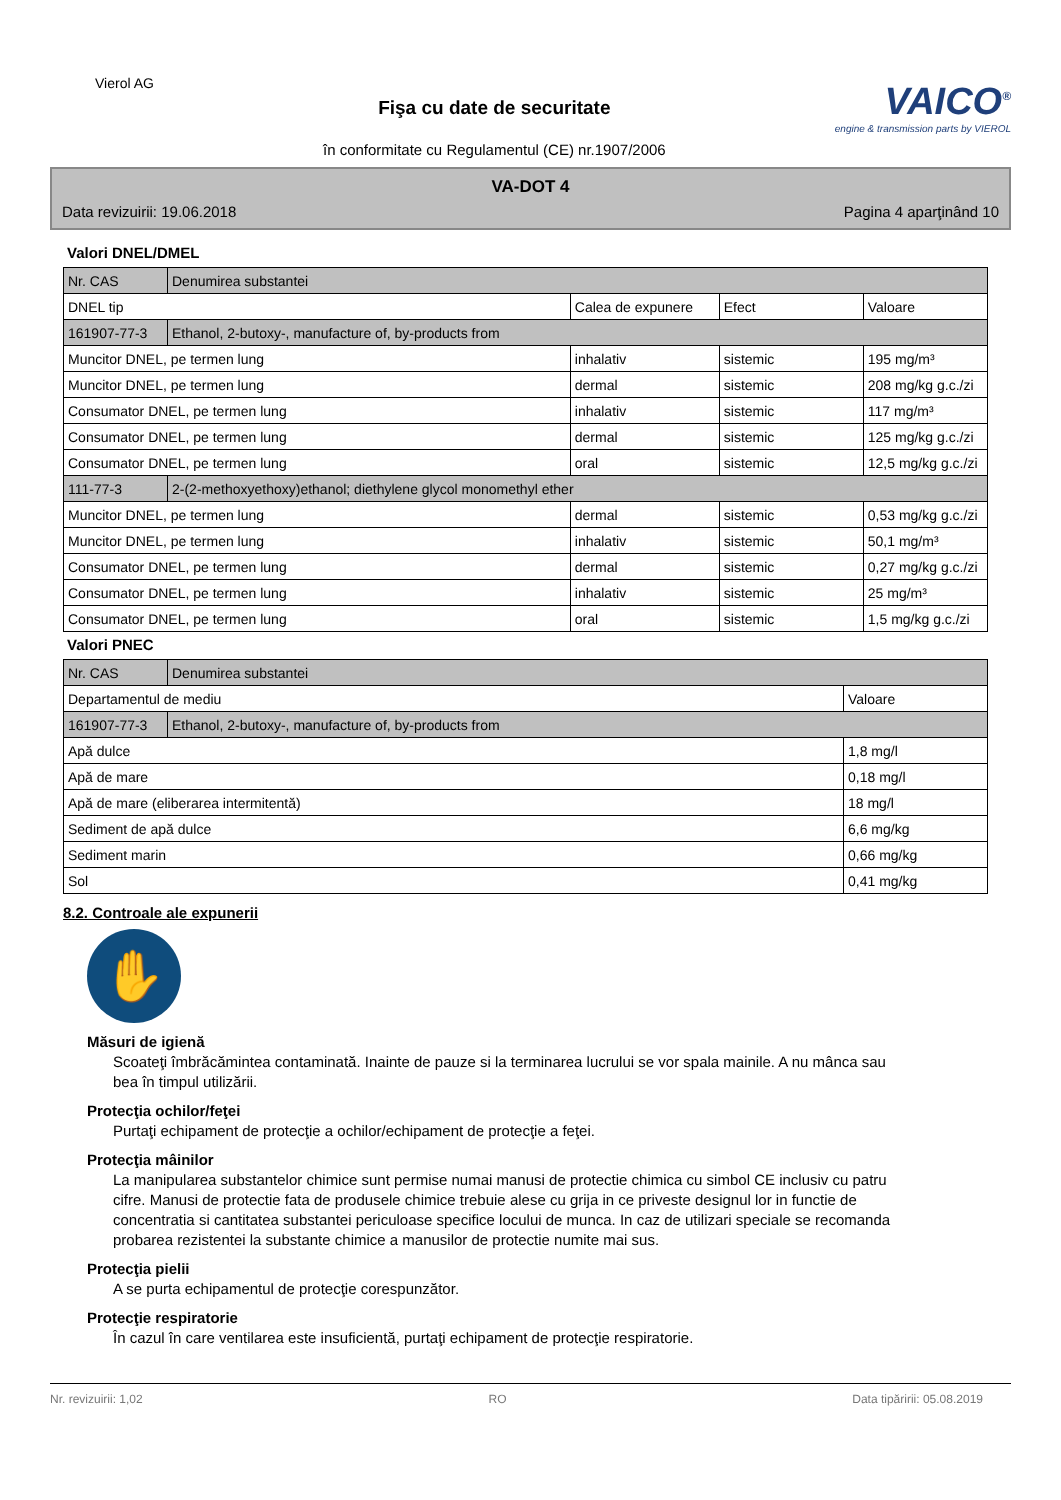Vierol AG
Fişa cu date de securitate
în conformitate cu Regulamentul (CE) nr.1907/2006
VAICO<sup>®</sup>
engine & transmission parts by VIEROL
VA-DOT 4
Data revizuirii: 19.06.2018 Pagina 4 aparţinând 10
Valori DNEL/DMEL
| Nr. CAS | Denumirea substantei | | | |
| DNEL tip | | Calea de expunere | Efect | Valoare |
| 161907-77-3 | Ethanol, 2-butoxy-, manufacture of, by-products from | | | |
| Muncitor DNEL, pe termen lung | | inhalativ | sistemic | 195 mg/m³ |
| Muncitor DNEL, pe termen lung | | dermal | sistemic | 208 mg/kg g.c./zi |
| Consumator DNEL, pe termen lung | | inhalativ | sistemic | 117 mg/m³ |
| Consumator DNEL, pe termen lung | | dermal | sistemic | 125 mg/kg g.c./zi |
| Consumator DNEL, pe termen lung | | oral | sistemic | 12,5 mg/kg g.c./zi |
| 111-77-3 | 2-(2-methoxyethoxy)ethanol; diethylene glycol monomethyl ether | | | |
| Muncitor DNEL, pe termen lung | | dermal | sistemic | 0,53 mg/kg g.c./zi |
| Muncitor DNEL, pe termen lung | | inhalativ | sistemic | 50,1 mg/m³ |
| Consumator DNEL, pe termen lung | | dermal | sistemic | 0,27 mg/kg g.c./zi |
| Consumator DNEL, pe termen lung | | inhalativ | sistemic | 25 mg/m³ |
| Consumator DNEL, pe termen lung | | oral | sistemic | 1,5 mg/kg g.c./zi |
Valori PNEC
| Nr. CAS | Denumirea substantei | |
| Departamentul de mediu | | Valoare |
| 161907-77-3 | Ethanol, 2-butoxy-, manufacture of, by-products from | |
| Apă dulce | | 1,8 mg/l |
| Apă de mare | | 0,18 mg/l |
| Apă de mare (eliberarea intermitentă) | | 18 mg/l |
| Sediment de apă dulce | | 6,6 mg/kg |
| Sediment marin | | 0,66 mg/kg |
| Sol | | 0,41 mg/kg |
8.2. Controale ale expunerii
✋
Măsuri de igienă
Scoateţi îmbrăcămintea contaminată. Inainte de pauze si la terminarea lucrului se vor spala mainile. A nu mânca sau bea în timpul utilizării.
Protecţia ochilor/feţei
Purtaţi echipament de protecţie a ochilor/echipament de protecţie a feţei.
Protecţia mâinilor
La manipularea substantelor chimice sunt permise numai manusi de protectie chimica cu simbol CE inclusiv cu patru cifre. Manusi de protectie fata de produsele chimice trebuie alese cu grija in ce priveste designul lor in functie de concentratia si cantitatea substantei periculoase specifice locului de munca. In caz de utilizari speciale se recomanda probarea rezistentei la substante chimice a manusilor de protectie numite mai sus.
Protecţia pielii
A se purta echipamentul de protecţie corespunzător.
Protecţie respiratorie
În cazul în care ventilarea este insuficientă, purtaţi echipament de protecţie respiratorie.
Nr. revizuirii: 1,02 RO Data tipăririi: 05.08.2019